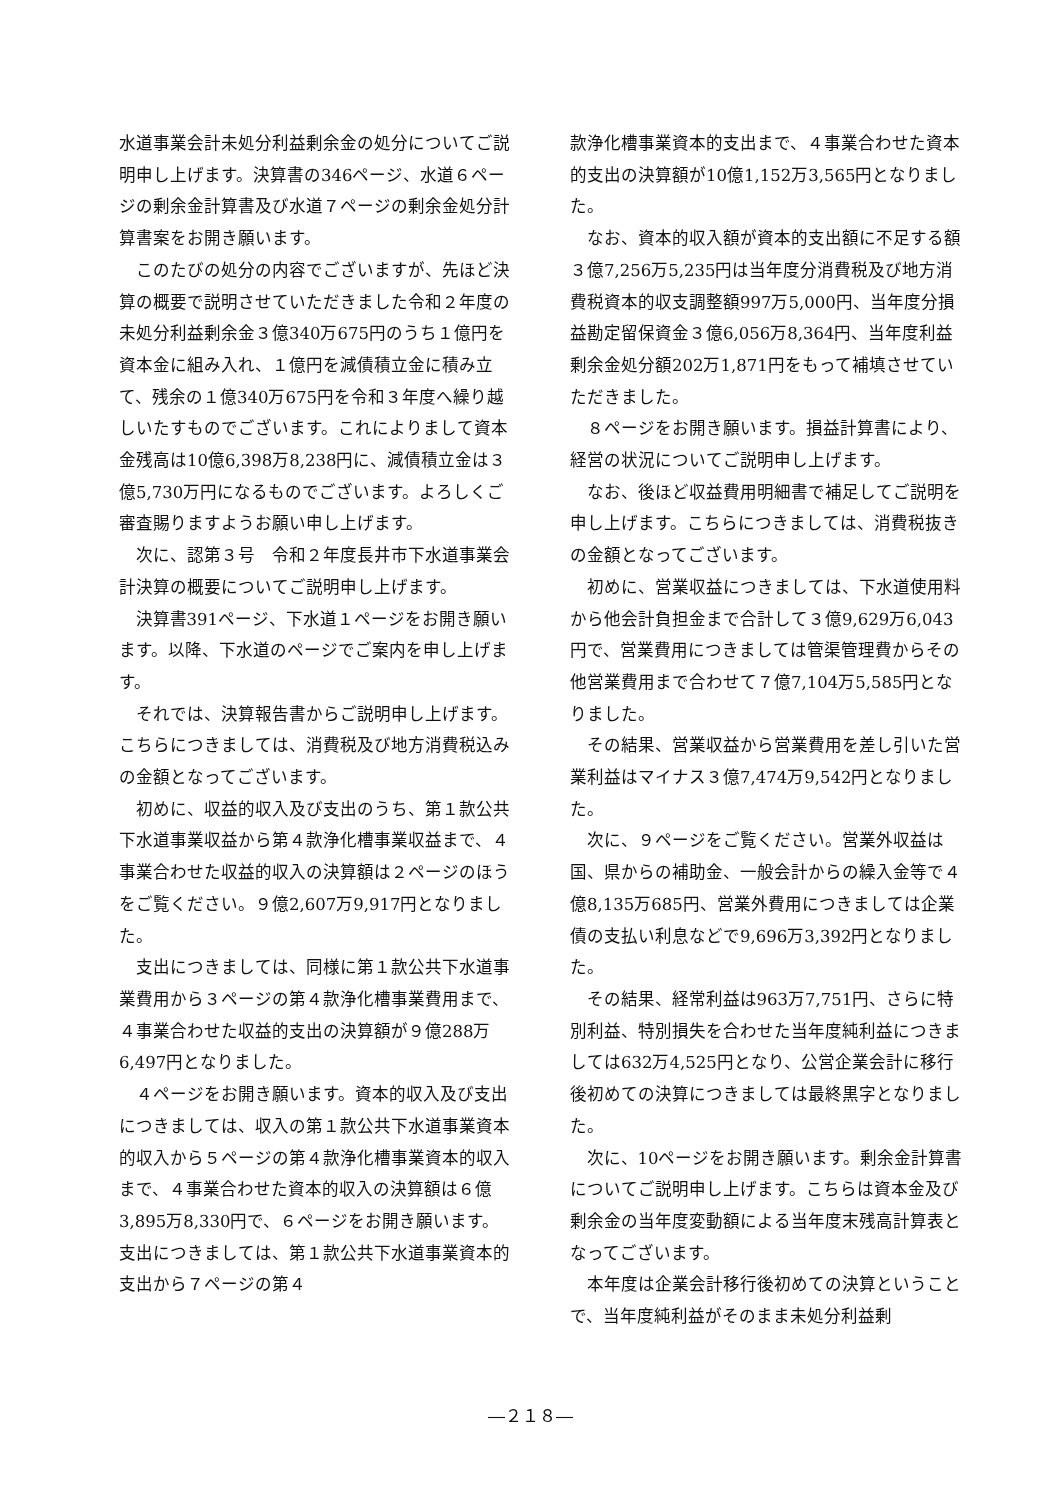水道事業会計未処分利益剰余金の処分についてご説明申し上げます。決算書の346ページ、水道６ページの剰余金計算書及び水道７ページの剰余金処分計算書案をお開き願います。
このたびの処分の内容でございますが、先ほど決算の概要で説明させていただきました令和２年度の未処分利益剰余金３億340万675円のうち１億円を資本金に組み入れ、１億円を減債積立金に積み立て、残余の１億340万675円を令和３年度へ繰り越しいたすものでございます。これによりまして資本金残高は10億6,398万8,238円に、減債積立金は３億5,730万円になるものでございます。よろしくご審査賜りますようお願い申し上げます。
次に、認第３号　令和２年度長井市下水道事業会計決算の概要についてご説明申し上げます。
決算書391ページ、下水道１ページをお開き願います。以降、下水道のページでご案内を申し上げます。
それでは、決算報告書からご説明申し上げます。こちらにつきましては、消費税及び地方消費税込みの金額となってございます。
初めに、収益的収入及び支出のうち、第１款公共下水道事業収益から第４款浄化槽事業収益まで、４事業合わせた収益的収入の決算額は２ページのほうをご覧ください。９億2,607万9,917円となりました。
支出につきましては、同様に第１款公共下水道事業費用から３ページの第４款浄化槽事業費用まで、４事業合わせた収益的支出の決算額が９億288万6,497円となりました。
４ページをお開き願います。資本的収入及び支出につきましては、収入の第１款公共下水道事業資本的収入から５ページの第４款浄化槽事業資本的収入まで、４事業合わせた資本的収入の決算額は６億3,895万8,330円で、６ページをお開き願います。支出につきましては、第１款公共下水道事業資本的支出から７ページの第４
款浄化槽事業資本的支出まで、４事業合わせた資本的支出の決算額が10億1,152万3,565円となりました。
なお、資本的収入額が資本的支出額に不足する額３億7,256万5,235円は当年度分消費税及び地方消費税資本的収支調整額997万5,000円、当年度分損益勘定留保資金３億6,056万8,364円、当年度利益剰余金処分額202万1,871円をもって補填させていただきました。
８ページをお開き願います。損益計算書により、経営の状況についてご説明申し上げます。
なお、後ほど収益費用明細書で補足してご説明を申し上げます。こちらにつきましては、消費税抜きの金額となってございます。
初めに、営業収益につきましては、下水道使用料から他会計負担金まで合計して３億9,629万6,043円で、営業費用につきましては管渠管理費からその他営業費用まで合わせて７億7,104万5,585円となりました。
その結果、営業収益から営業費用を差し引いた営業利益はマイナス３億7,474万9,542円となりました。
次に、９ページをご覧ください。営業外収益は国、県からの補助金、一般会計からの繰入金等で４億8,135万685円、営業外費用につきましては企業債の支払い利息などで9,696万3,392円となりました。
その結果、経常利益は963万7,751円、さらに特別利益、特別損失を合わせた当年度純利益につきましては632万4,525円となり、公営企業会計に移行後初めての決算につきましては最終黒字となりました。
次に、10ページをお開き願います。剰余金計算書についてご説明申し上げます。こちらは資本金及び剰余金の当年度変動額による当年度末残高計算表となってございます。
本年度は企業会計移行後初めての決算ということで、当年度純利益がそのまま未処分利益剰
―２１８―